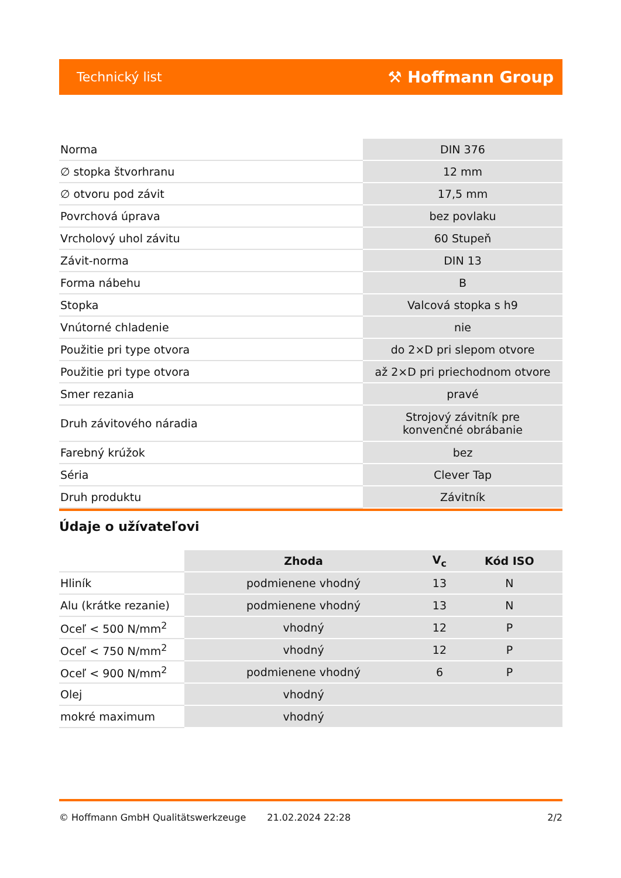Technický list ⚒ Hoffmann Group
| Norma | DIN 376 |
| ∅ stopka štvorhranu | 12 mm |
| ∅ otvoru pod závit | 17,5 mm |
| Povrchová úprava | bez povlaku |
| Vrcholový uhol závitu | 60 Stupeň |
| Závit-norma | DIN 13 |
| Forma nábehu | B |
| Stopka | Valcová stopka s h9 |
| Vnútorné chladenie | nie |
| Použitie pri type otvora | do 2×D pri slepom otvore |
| Použitie pri type otvora | až 2×D pri priechodnom otvore |
| Smer rezania | pravé |
| Druh závitového náradia | Strojový závitník pre konvenčné obrábanie |
| Farebný krúžok | bez |
| Séria | Clever Tap |
| Druh produktu | Závitník |
Údaje o užívateľovi
| | Zhoda | V<sub>c</sub> | Kód ISO |
| Hliník | podmienene vhodný | 13 | N |
| Alu (krátke rezanie) | podmienene vhodný | 13 | N |
| Oceľ < 500 N/mm<sup>2</sup> | vhodný | 12 | P |
| Oceľ < 750 N/mm<sup>2</sup> | vhodný | 12 | P |
| Oceľ < 900 N/mm<sup>2</sup> | podmienene vhodný | 6 | P |
| Olej | vhodný | | |
| mokré maximum | vhodný | | |
© Hoffmann GmbH Qualitätswerkzeuge 21.02.2024 22:28 2/2